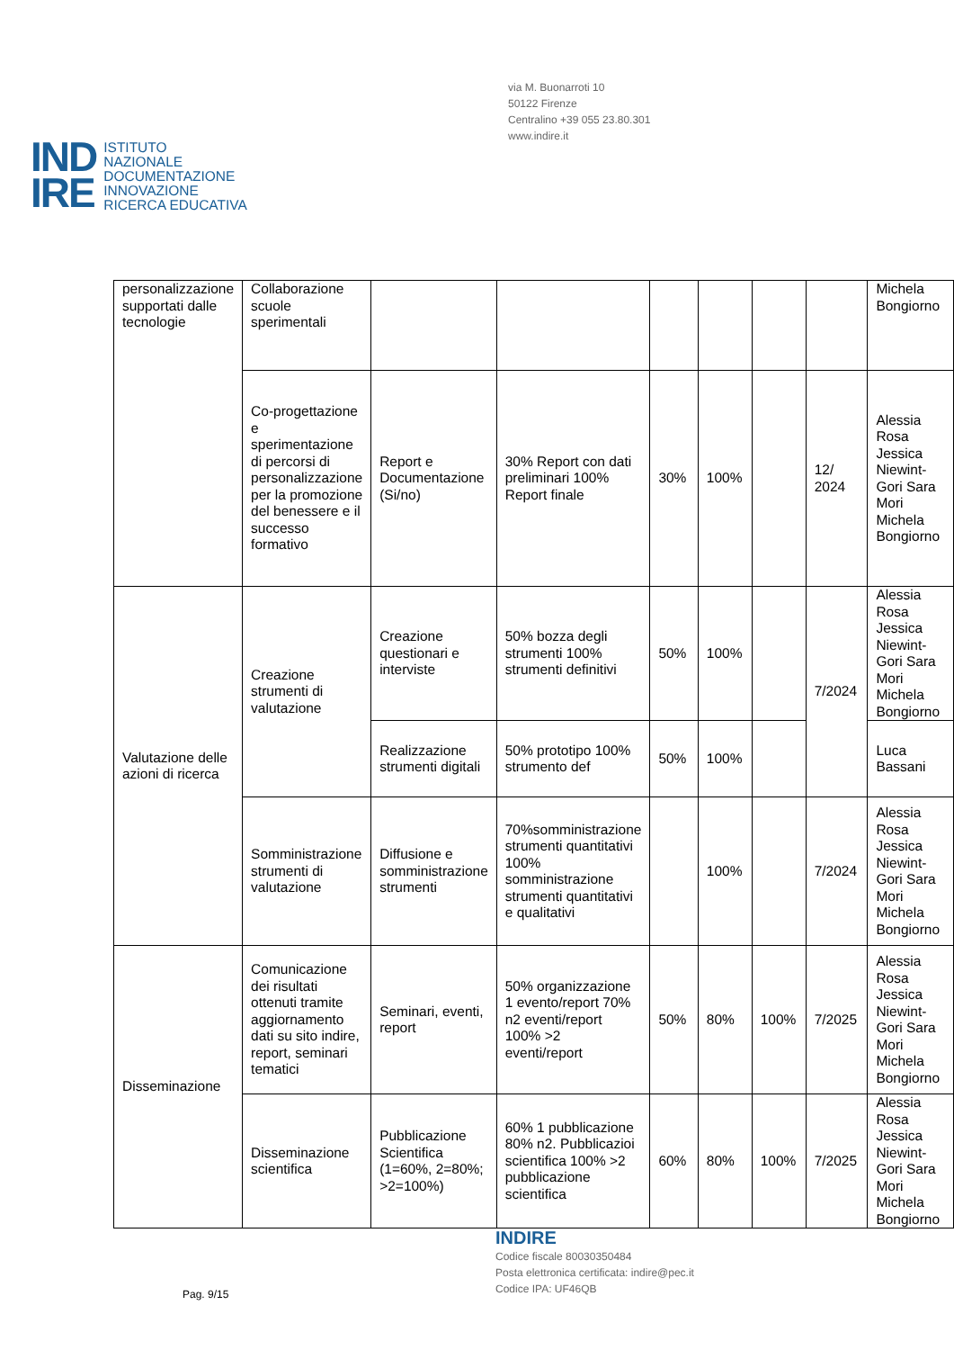via M. Buonarroti 10
50122 Firenze
Centralino +39 055 23.80.301
www.indire.it
IND
IRE
ISTITUTO
NAZIONALE
DOCUMENTAZIONE
INNOVAZIONE
RICERCA EDUCATIVA
| personalizzazione supportati dalle tecnologie | Collaborazione scuole sperimentali | | | | | | | Michela Bongiorno |
| | Co-progettazione e sperimentazione di percorsi di personalizzazione per la promozione del benessere e il successo formativo | Report e Documentazione (Si/no) | 30% Report con dati preliminari 100% Report finale | 30% | 100% | | 12/ 2024 | Alessia Rosa Jessica Niewint-Gori Sara Mori Michela Bongiorno |
| Valutazione delle azioni di ricerca | Creazione strumenti di valutazione | Creazione questionari e interviste | 50% bozza degli strumenti 100% strumenti definitivi | 50% | 100% | | 7/2024 | Alessia Rosa Jessica Niewint-Gori Sara Mori Michela Bongiorno |
| | | Realizzazione strumenti digitali | 50% prototipo 100% strumento def | 50% | 100% | | | Luca Bassani |
| | Somministrazione strumenti di valutazione | Diffusione e somministrazione strumenti | 70%somministrazione strumenti quantitativi 100% somministrazione strumenti quantitativi e qualitativi | | 100% | | 7/2024 | Alessia Rosa Jessica Niewint-Gori Sara Mori Michela Bongiorno |
| Disseminazione | Comunicazione dei risultati ottenuti tramite aggiornamento dati su sito indire, report, seminari tematici | Seminari, eventi, report | 50% organizzazione 1 evento/report 70% n2 eventi/report 100% >2 eventi/report | 50% | 80% | 100% | 7/2025 | Alessia Rosa Jessica Niewint-Gori Sara Mori Michela Bongiorno |
| | Disseminazione scientifica | Pubblicazione Scientifica (1=60%, 2=80%; >2=100%) | 60% 1 pubblicazione 80% n2. Pubblicazioi scientifica 100% >2 pubblicazione scientifica | 60% | 80% | 100% | 7/2025 | Alessia Rosa Jessica Niewint-Gori Sara Mori Michela Bongiorno |
INDIRE
Codice fiscale 80030350484
Posta elettronica certificata: indire@pec.it
Codice IPA: UF46QB
Pag. 9/15